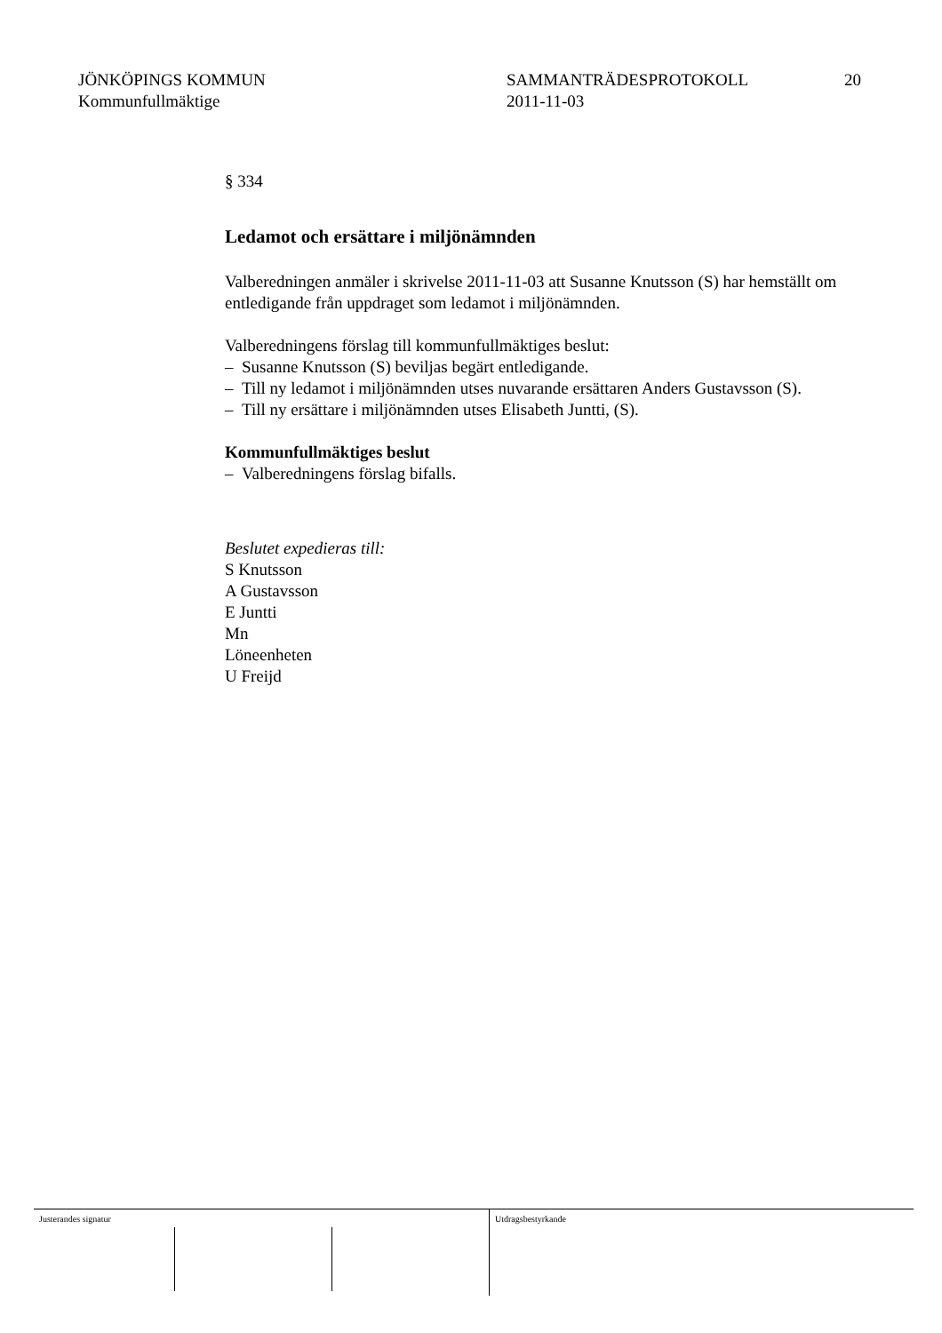JÖNKÖPINGS KOMMUN
Kommunfullmäktige
SAMMANTRÄDESPROTOKOLL
2011-11-03
20
§ 334
Ledamot och ersättare i miljönämnden
Valberedningen anmäler i skrivelse 2011-11-03 att Susanne Knutsson (S) har hemställt om entledigande från uppdraget som ledamot i miljönämnden.
Valberedningens förslag till kommunfullmäktiges beslut:
– Susanne Knutsson (S) beviljas begärt entledigande.
– Till ny ledamot i miljönämnden utses nuvarande ersättaren Anders Gustavsson (S).
– Till ny ersättare i miljönämnden utses Elisabeth Juntti, (S).
Kommunfullmäktiges beslut
– Valberedningens förslag bifalls.
Beslutet expedieras till:
S Knutsson
A Gustavsson
E Juntti
Mn
Löneenheten
U Freijd
Justerandes signatur Utdragsbestyrkande